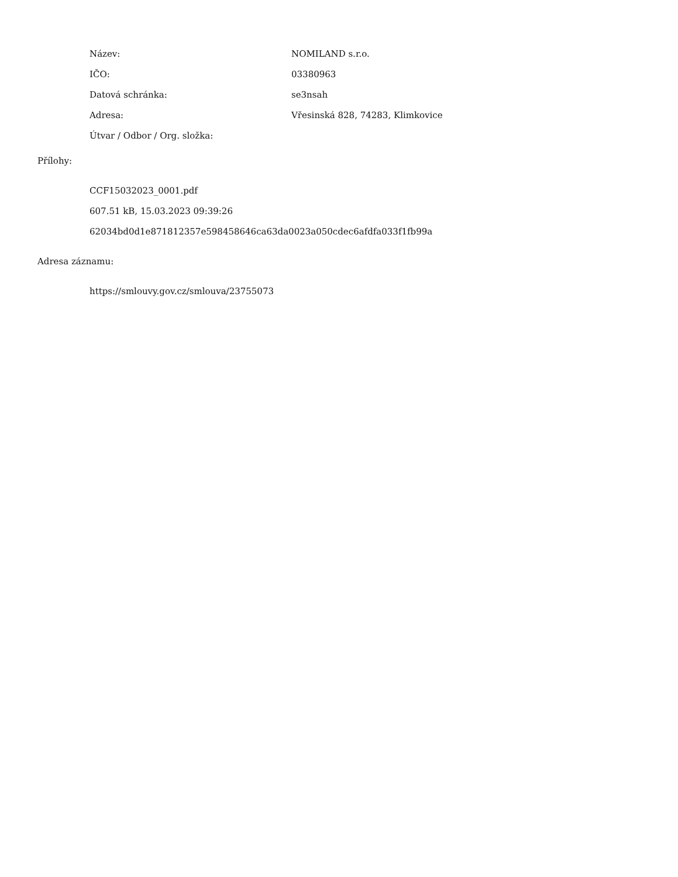Název: NOMILAND s.r.o.
IČO: 03380963
Datová schránka: se3nsah
Adresa: Vřesinská 828, 74283, Klimkovice
Útvar / Odbor / Org. složka:
Přílohy:
CCF15032023_0001.pdf
607.51 kB, 15.03.2023 09:39:26
62034bd0d1e871812357e598458646ca63da0023a050cdec6afdfa033f1fb99a
Adresa záznamu:
https://smlouvy.gov.cz/smlouva/23755073